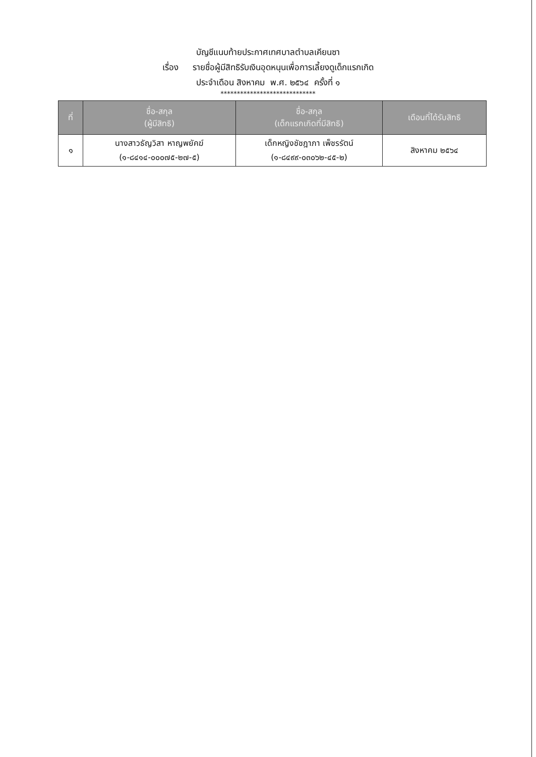บัญชีแนบท้ายประกาศเทศบาลตำบลเคียนซา
เรื่อง รายชื่อผู้มีสิทธิรับเงินอุดหนุนเพื่อการเลี้ยงดูเด็กแรกเกิด
ประจำเดือน สิงหาคม พ.ศ. ๒๕๖๔ ครั้งที่ ๑
*****************************
| ที่ | ชื่อ-สกุล (ผู้มีสิทธิ) | ชื่อ-สกุล (เด็กแรกเกิดที่มีสิทธิ) | เดือนที่ได้รับสิทธิ |
| --- | --- | --- | --- |
| ๑ | นางสาวธัญวิสา หาญพยัคฆ์ (๑-๘๔๑๔-๐๐๐๗๕-๒๗-๕) | เด็กหญิงชัชฎาภา เพ็ชรรัตน์ (๑-๘๔๙๙-๐๓๐๖๒-๔๕-๒) | สิงหาคม ๒๕๖๔ |